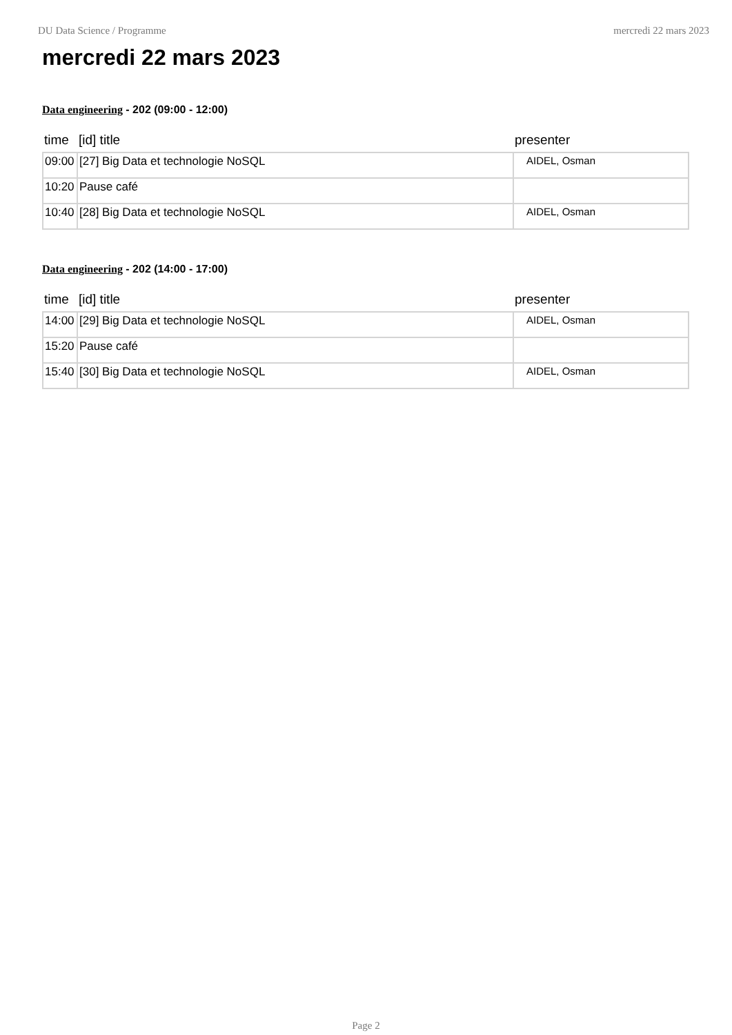DU Data Science / Programme mercredi 22 mars 2023
mercredi 22 mars 2023
Data engineering - 202 (09:00 - 12:00)
| time | [id] title | presenter |
| --- | --- | --- |
| 09:00 | [27] Big Data et technologie NoSQL | AIDEL, Osman |
| 10:20 | Pause café | |
| 10:40 | [28] Big Data et technologie NoSQL | AIDEL, Osman |
Data engineering - 202 (14:00 - 17:00)
| time | [id] title | presenter |
| --- | --- | --- |
| 14:00 | [29] Big Data et technologie NoSQL | AIDEL, Osman |
| 15:20 | Pause café | |
| 15:40 | [30] Big Data et technologie NoSQL | AIDEL, Osman |
Page 2